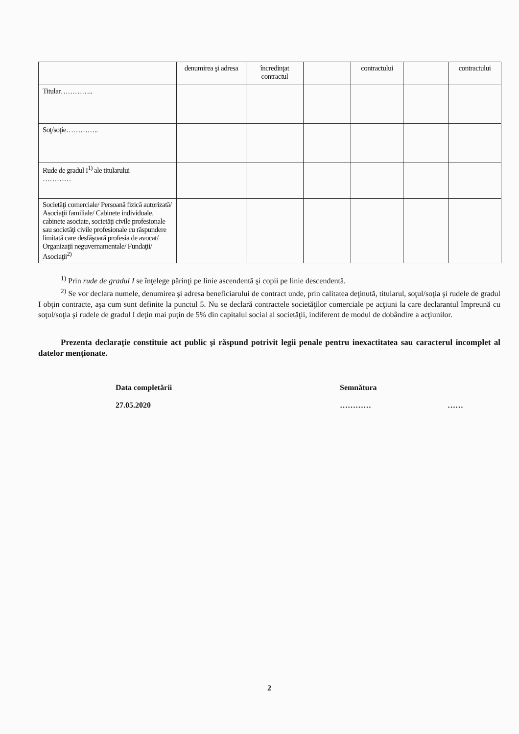| | denumirea şi adresa | încredinţat contractul | | contractului | | contractului |
| Titular………….. | | | | | | |
| Soţ/soţie………….. | | | | | | |
| Rude de gradul I<sup>1)</sup> ale titularului ………… | | | | | | |
| Societăţi comerciale/ Persoană fizică autorizată/ Asociaţii familiale/ Cabinete individuale, cabinete asociate, societăţi civile profesionale sau societăţi civile profesionale cu răspundere limitată care desfăşoară profesia de avocat/ Organizaţii neguvernamentale/ Fundaţii/ Asociaţii<sup>2)</sup> | | | | | | |
<sup>1)</sup> Prin rude de gradul I se înţelege părinţi pe linie ascendentă şi copii pe linie descendentă.
<sup>2)</sup> Se vor declara numele, denumirea şi adresa beneficiarului de contract unde, prin calitatea deţinută, titularul, soţul/soţia şi rudele de gradul I obţin contracte, aşa cum sunt definite la punctul 5. Nu se declară contractele societăţilor comerciale pe acţiuni la care declarantul împreună cu soţul/soţia şi rudele de gradul I deţin mai puţin de 5% din capitalul social al societăţii, indiferent de modul de dobândire a acţiunilor.
Prezenta declaraţie constituie act public şi răspund potrivit legii penale pentru inexactitatea sau caracterul incomplet al datelor menţionate.
Data completării
27.05.2020
Semnătura
………… ……
2